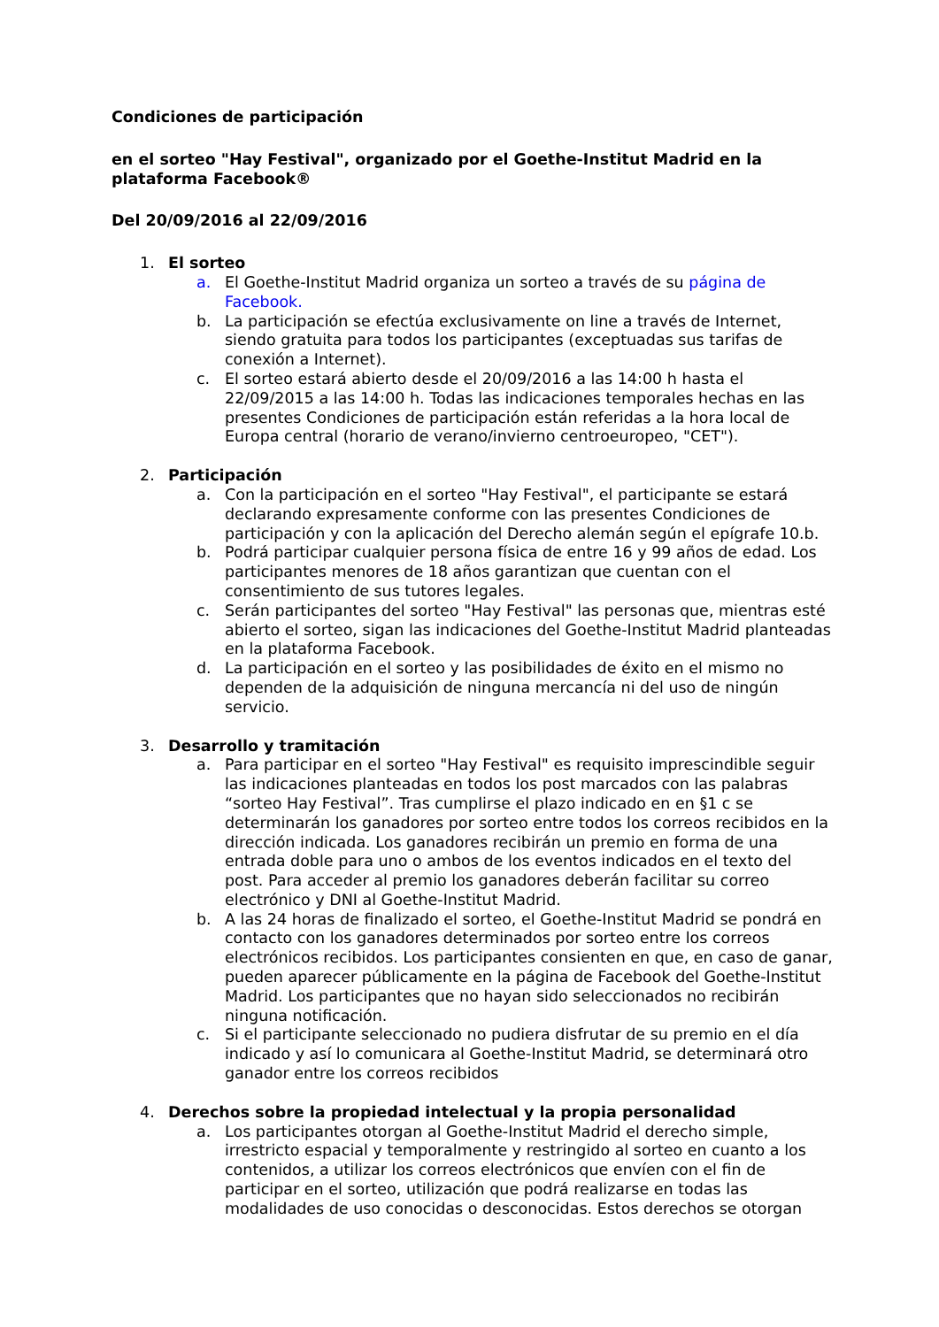Condiciones de participación
en el sorteo "Hay Festival", organizado por el Goethe-Institut Madrid en la plataforma Facebook®
Del 20/09/2016 al 22/09/2016
1. El sorteo
a. El Goethe-Institut Madrid organiza un sorteo a través de su página de Facebook.
b. La participación se efectúa exclusivamente on line a través de Internet, siendo gratuita para todos los participantes (exceptuadas sus tarifas de conexión a Internet).
c. El sorteo estará abierto desde el 20/09/2016 a las 14:00 h hasta el 22/09/2015 a las 14:00 h. Todas las indicaciones temporales hechas en las presentes Condiciones de participación están referidas a la hora local de Europa central (horario de verano/invierno centroeuropeo, "CET").
2. Participación
a. Con la participación en el sorteo "Hay Festival", el participante se estará declarando expresamente conforme con las presentes Condiciones de participación y con la aplicación del Derecho alemán según el epígrafe 10.b.
b. Podrá participar cualquier persona física de entre 16 y 99 años de edad. Los participantes menores de 18 años garantizan que cuentan con el consentimiento de sus tutores legales.
c. Serán participantes del sorteo "Hay Festival" las personas que, mientras esté abierto el sorteo, sigan las indicaciones del Goethe-Institut Madrid planteadas en la plataforma Facebook.
d. La participación en el sorteo y las posibilidades de éxito en el mismo no dependen de la adquisición de ninguna mercancía ni del uso de ningún servicio.
3. Desarrollo y tramitación
a. Para participar en el sorteo "Hay Festival" es requisito imprescindible seguir las indicaciones planteadas en todos los post marcados con las palabras “sorteo Hay Festival”. Tras cumplirse el plazo indicado en en §1 c se determinarán los ganadores por sorteo entre todos los correos recibidos en la dirección indicada. Los ganadores recibirán un premio en forma de una entrada doble para uno o ambos de los eventos indicados en el texto del post. Para acceder al premio los ganadores deberán facilitar su correo electrónico y DNI al Goethe-Institut Madrid.
b. A las 24 horas de finalizado el sorteo, el Goethe-Institut Madrid se pondrá en contacto con los ganadores determinados por sorteo entre los correos electrónicos recibidos. Los participantes consienten en que, en caso de ganar, pueden aparecer públicamente en la página de Facebook del Goethe-Institut Madrid. Los participantes que no hayan sido seleccionados no recibirán ninguna notificación.
c. Si el participante seleccionado no pudiera disfrutar de su premio en el día indicado y así lo comunicara al Goethe-Institut Madrid, se determinará otro ganador entre los correos recibidos
4. Derechos sobre la propiedad intelectual y la propia personalidad
a. Los participantes otorgan al Goethe-Institut Madrid el derecho simple, irrestricto espacial y temporalmente y restringido al sorteo en cuanto a los contenidos, a utilizar los correos electrónicos que envíen con el fin de participar en el sorteo, utilización que podrá realizarse en todas las modalidades de uso conocidas o desconocidas. Estos derechos se otorgan